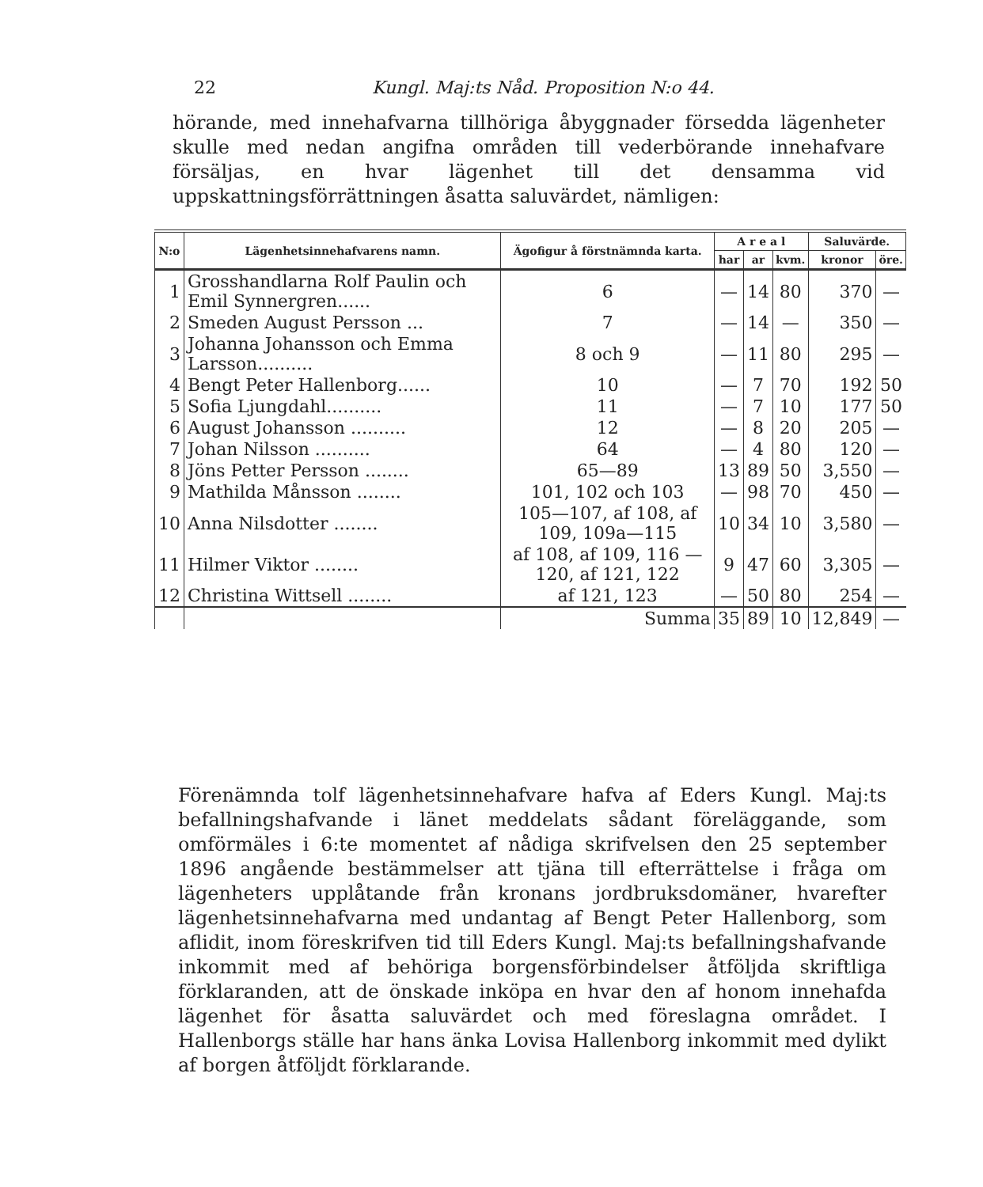22 Kungl. Maj:ts Nåd. Proposition N:o 44.
hörande, med innehafvarna tillhöriga åbyggnader försedda lägenheter skulle med nedan angifna områden till vederbörande innehafvare försäljas, en hvar lägenhet till det densamma vid uppskattningsförrättningen åsatta saluvärdet, nämligen:
| N:o | Lägenhetsinnehafvarens namn. | Ägofigur å förstnämnda karta. | A r e a l | | | Saluvärde. | |
| --- | --- | --- | --- | --- | --- | --- | --- |
| | | | har | ar | kvm. | kronor | öre. |
| 1 | Grosshandlarna Rolf Paulin och Emil Synnergren...... | 6 | — | 14 | 80 | 370 | — |
| 2 | Smeden August Persson ... | 7 | — | 14 | — | 350 | — |
| 3 | Johanna Johansson och Emma Larsson.......... | 8 och 9 | — | 11 | 80 | 295 | — |
| 4 | Bengt Peter Hallenborg...... | 10 | — | 7 | 70 | 192 | 50 |
| 5 | Sofia Ljungdahl.......... | 11 | — | 7 | 10 | 177 | 50 |
| 6 | August Johansson .......... | 12 | — | 8 | 20 | 205 | — |
| 7 | Johan Nilsson .......... | 64 | — | 4 | 80 | 120 | — |
| 8 | Jöns Petter Persson ........ | 65—89 | 13 | 89 | 50 | 3,550 | — |
| 9 | Mathilda Månsson ........ | 101, 102 och 103 | — | 98 | 70 | 450 | — |
| 10 | Anna Nilsdotter ........ | 105—107, af 108, af 109, 109a—115 | 10 | 34 | 10 | 3,580 | — |
| 11 | Hilmer Viktor ........ | af 108, af 109, 116 —120, af 121, 122 | 9 | 47 | 60 | 3,305 | — |
| 12 | Christina Wittsell ........ | af 121, 123 | — | 50 | 80 | 254 | — |
| | | Summa | 35 | 89 | 10 | 12,849 | — |
Förenämnda tolf lägenhetsinnehafvare hafva af Eders Kungl. Maj:ts befallningshafvande i länet meddelats sådant föreläggande, som omförmäles i 6:te momentet af nådiga skrifvelsen den 25 september 1896 angående bestämmelser att tjäna till efterrättelse i fråga om lägenheters upplåtande från kronans jordbruksdomäner, hvarefter lägenhetsinnehafvarna med undantag af Bengt Peter Hallenborg, som aflidit, inom föreskrifven tid till Eders Kungl. Maj:ts befallningshafvande inkommit med af behöriga borgensförbindelser åtföljda skriftliga förklaranden, att de önskade inköpa en hvar den af honom innehafda lägenhet för åsatta saluvärdet och med föreslagna området. I Hallenborgs ställe har hans änka Lovisa Hallenborg inkommit med dylikt af borgen åtföljdt förklarande.